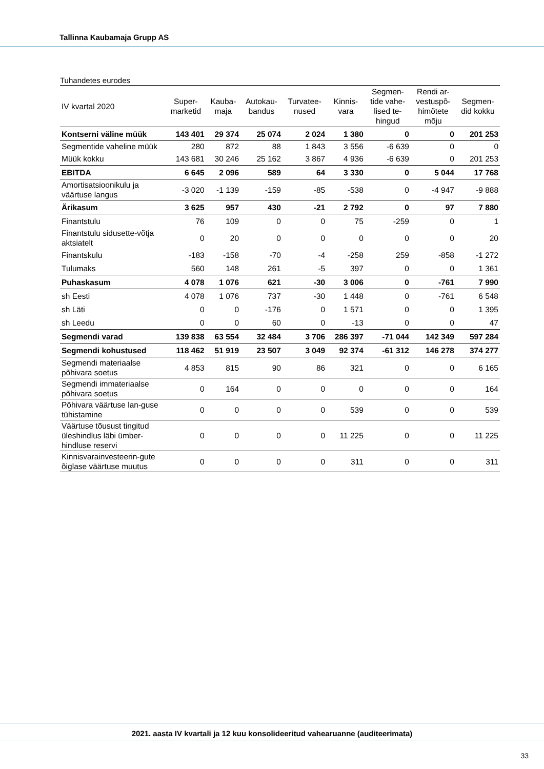Tallinna Kaubamaja Grupp AS
Tuhandetes eurodes
| IV kvartal 2020 | Super- marketid | Kauba- maja | Autokau- bandus | Turvatee- nused | Kinnis- vara | Segmen- tide vahe- lised te- hingud | Rendi ar- vestuspõ- himõtete mõju | Segmen- did kokku |
| --- | --- | --- | --- | --- | --- | --- | --- | --- |
| Kontserni väline müük | 143 401 | 29 374 | 25 074 | 2 024 | 1 380 | 0 | 0 | 201 253 |
| Segmentide vaheline müük | 280 | 872 | 88 | 1 843 | 3 556 | -6 639 | 0 | 0 |
| Müük kokku | 143 681 | 30 246 | 25 162 | 3 867 | 4 936 | -6 639 | 0 | 201 253 |
| EBITDA | 6 645 | 2 096 | 589 | 64 | 3 330 | 0 | 5 044 | 17 768 |
| Amortisatsioonikulu ja väärtuse langus | -3 020 | -1 139 | -159 | -85 | -538 | 0 | -4 947 | -9 888 |
| Ärikasum | 3 625 | 957 | 430 | -21 | 2 792 | 0 | 97 | 7 880 |
| Finantstulu | 76 | 109 | 0 | 0 | 75 | -259 | 0 | 1 |
| Finantstulu sidusette-võtja aktsiatelt | 0 | 20 | 0 | 0 | 0 | 0 | 0 | 20 |
| Finantskulu | -183 | -158 | -70 | -4 | -258 | 259 | -858 | -1 272 |
| Tulumaks | 560 | 148 | 261 | -5 | 397 | 0 | 0 | 1 361 |
| Puhaskasum | 4 078 | 1 076 | 621 | -30 | 3 006 | 0 | -761 | 7 990 |
| sh Eesti | 4 078 | 1 076 | 737 | -30 | 1 448 | 0 | -761 | 6 548 |
| sh Läti | 0 | 0 | -176 | 0 | 1 571 | 0 | 0 | 1 395 |
| sh Leedu | 0 | 0 | 60 | 0 | -13 | 0 | 0 | 47 |
| Segmendi varad | 139 838 | 63 554 | 32 484 | 3 706 | 286 397 | -71 044 | 142 349 | 597 284 |
| Segmendi kohustused | 118 462 | 51 919 | 23 507 | 3 049 | 92 374 | -61 312 | 146 278 | 374 277 |
| Segmendi materiaalse põhivara soetus | 4 853 | 815 | 90 | 86 | 321 | 0 | 0 | 6 165 |
| Segmendi immateriaalse põhivara soetus | 0 | 164 | 0 | 0 | 0 | 0 | 0 | 164 |
| Põhivara väärtuse lan-guse tühistamine | 0 | 0 | 0 | 0 | 539 | 0 | 0 | 539 |
| Väärtuse tõusust tingitud üleshindlus läbi ümber-hindluse reservi | 0 | 0 | 0 | 0 | 11 225 | 0 | 0 | 11 225 |
| Kinnisvarainvesteerin-gute õiglase väärtuse muutus | 0 | 0 | 0 | 0 | 311 | 0 | 0 | 311 |
2021. aasta IV kvartali ja 12 kuu konsolideeritud vahearuanne (auditeerimata)
33